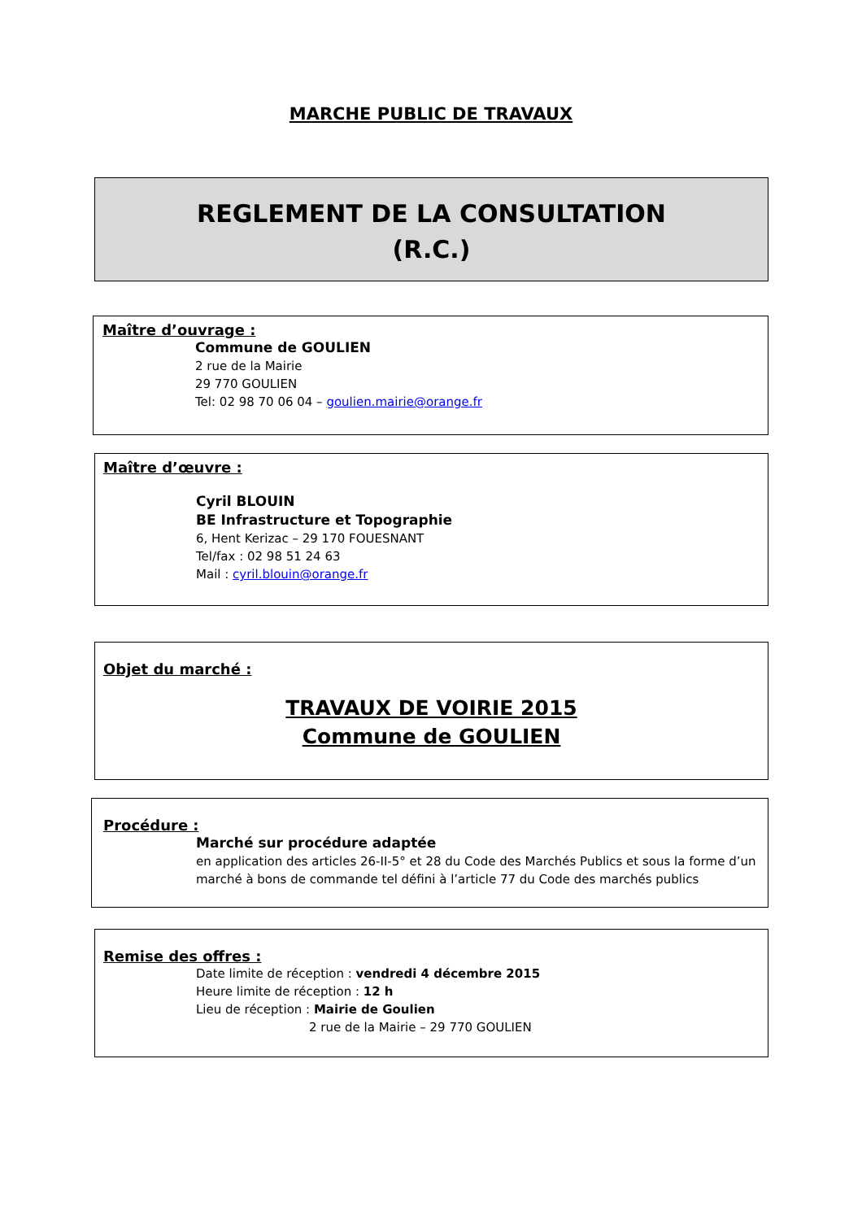MARCHE PUBLIC DE TRAVAUX
REGLEMENT DE LA CONSULTATION
(R.C.)
Maître d’ouvrage :
Commune de GOULIEN
2 rue de la Mairie
29 770 GOULIEN
Tel: 02 98 70 06 04 – goulien.mairie@orange.fr
Maître d’œuvre :
Cyril BLOUIN
BE Infrastructure et Topographie
6, Hent Kerizac – 29 170 FOUESNANT
Tel/fax : 02 98 51 24 63
Mail : cyril.blouin@orange.fr
Objet du marché :
TRAVAUX DE VOIRIE 2015
Commune de GOULIEN
Procédure :
Marché sur procédure adaptée
en application des articles 26-II-5° et 28 du Code des Marchés Publics et sous la forme d’un marché à bons de commande tel défini à l’article 77 du Code des marchés publics
Remise des offres :
Date limite de réception : vendredi 4 décembre 2015
Heure limite de réception : 12 h
Lieu de réception : Mairie de Goulien
2 rue de la Mairie – 29 770 GOULIEN